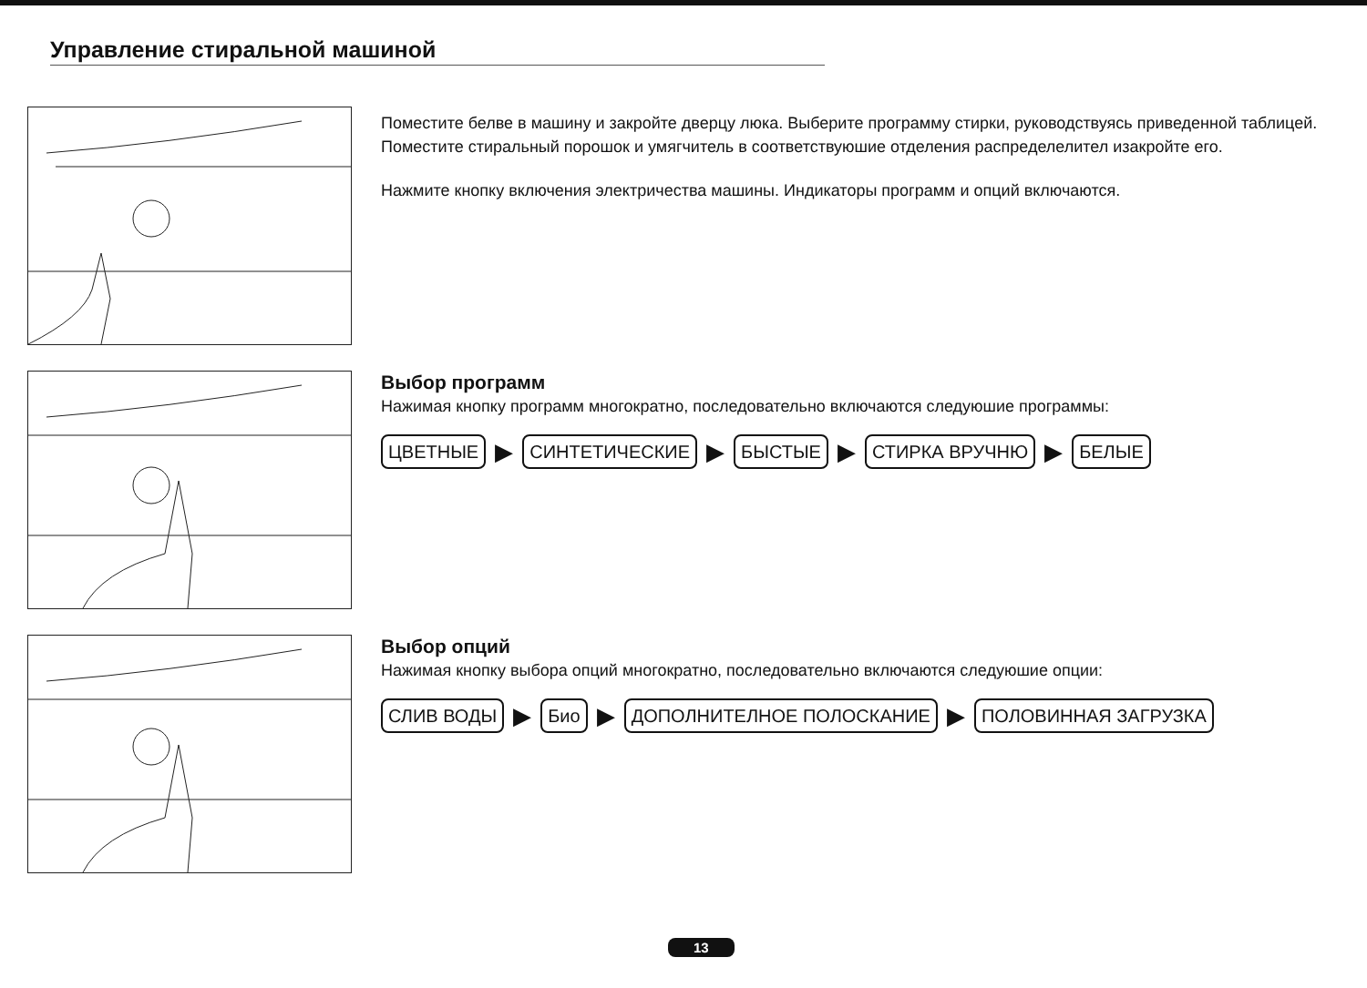Управление стиральной машиной
Поместите белве в машину и закройте дверцу люка. Выберите программу стирки, руководствуясь приведенной таблицей. Поместите стиральный порошок и умягчитель в соответствуюшие отделения распределелител изакройте его.
Нажмите кнопку включения электричества машины. Индикаторы программ и опций включаются.
Выбор программ
Нажимая кнопку программ многократно, последовательно включаются следуюшие программы:
ЦВЕТНЫЕ ▶ СИНТЕТИЧЕСКИЕ ▶ БЫСТЫЕ ▶ СТИРКА ВРУЧНЮ ▶ БЕЛЫЕ
Выбор опций
Нажимая кнопку выбора опций многократно, последовательно включаются следуюшие опции:
СЛИВ ВОДЫ ▶ Био ▶ ДОПОЛНИТЕЛНОЕ ПОЛОСКАНИЕ ▶ ПОЛОВИННАЯ ЗАГРУЗКА
13